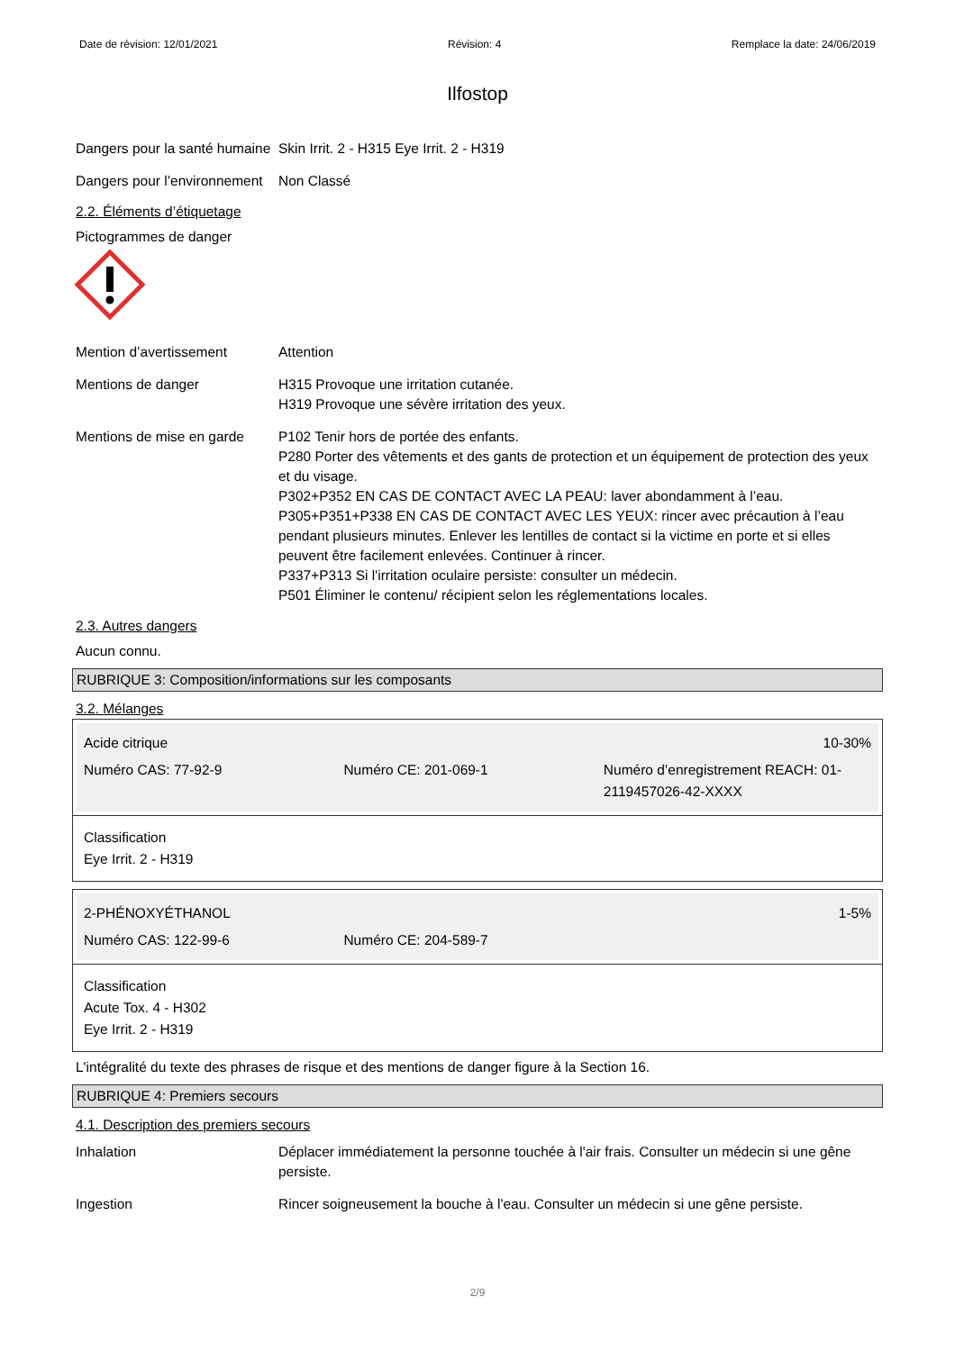Date de révision: 12/01/2021 Révision: 4 Remplace la date: 24/06/2019
Ilfostop
Dangers pour la santé humaine
Skin Irrit. 2 - H315 Eye Irrit. 2 - H319
Dangers pour l’environnement
Non Classé
2.2. Éléments d’étiquetage
Pictogrammes de danger
Mention d’avertissement Attention
Mentions de danger H315 Provoque une irritation cutanée.
H319 Provoque une sévère irritation des yeux.
Mentions de mise en garde
P102 Tenir hors de portée des enfants.
P280 Porter des vêtements et des gants de protection et un équipement de protection des yeux et du visage.
P302+P352 EN CAS DE CONTACT AVEC LA PEAU: laver abondamment à l’eau.
P305+P351+P338 EN CAS DE CONTACT AVEC LES YEUX: rincer avec précaution à l’eau pendant plusieurs minutes. Enlever les lentilles de contact si la victime en porte et si elles peuvent être facilement enlevées. Continuer à rincer.
P337+P313 Si l'irritation oculaire persiste: consulter un médecin.
P501 Éliminer le contenu/ récipient selon les réglementations locales.
2.3. Autres dangers
Aucun connu.
RUBRIQUE 3: Composition/informations sur les composants
3.2. Mélanges
Acide citrique 10-30%
Numéro CAS: 77-92-9 Numéro CE: 201-069-1 Numéro d’enregistrement REACH: 01-2119457026-42-XXXX
Classification
Eye Irrit. 2 - H319
2-PHÉNOXYÉTHANOL 1-5%
Numéro CAS: 122-99-6 Numéro CE: 204-589-7
Classification
Acute Tox. 4 - H302
Eye Irrit. 2 - H319
L'intégralité du texte des phrases de risque et des mentions de danger figure à la Section 16.
RUBRIQUE 4: Premiers secours
4.1. Description des premiers secours
Inhalation Déplacer immédiatement la personne touchée à l'air frais. Consulter un médecin si une gêne persiste.
Ingestion Rincer soigneusement la bouche à l'eau. Consulter un médecin si une gêne persiste.
2/9